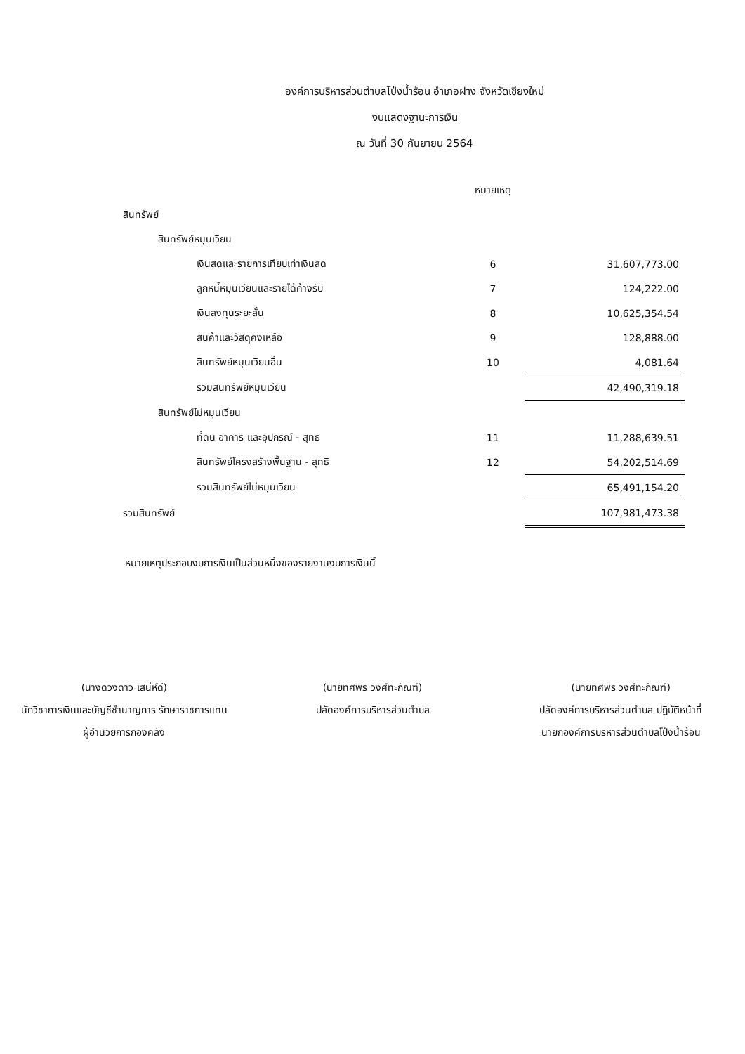องค์การบริหารส่วนตำบลโป่งน้ำร้อน อำเภอฝาง จังหวัดเชียงใหม่
งบแสดงฐานะการเงิน
ณ วันที่ 30 กันยายน 2564
| | หมายเหตุ | |
| --- | --- | --- |
| สินทรัพย์ | | |
| สินทรัพย์หมุนเวียน | | |
| เงินสดและรายการเทียบเท่าเงินสด | 6 | 31,607,773.00 |
| ลูกหนี้หมุนเวียนและรายได้ค้างรับ | 7 | 124,222.00 |
| เงินลงทุนระยะสั้น | 8 | 10,625,354.54 |
| สินค้าและวัสดุคงเหลือ | 9 | 128,888.00 |
| สินทรัพย์หมุนเวียนอื่น | 10 | 4,081.64 |
| รวมสินทรัพย์หมุนเวียน | | 42,490,319.18 |
| สินทรัพย์ไม่หมุนเวียน | | |
| ที่ดิน อาคาร และอุปกรณ์ - สุทธิ | 11 | 11,288,639.51 |
| สินทรัพย์โครงสร้างพื้นฐาน - สุทธิ | 12 | 54,202,514.69 |
| รวมสินทรัพย์ไม่หมุนเวียน | | 65,491,154.20 |
| รวมสินทรัพย์ | | 107,981,473.38 |
หมายเหตุประกอบงบการเงินเป็นส่วนหนึ่งของรายงานงบการเงินนี้
(นางดวงดาว เสน่ห์ดี)
นักวิชาการเงินและบัญชีชำนาญการ รักษาราชการแทน
ผู้อำนวยการกองคลัง
(นายทศพร วงศ์ทะกัณฑ์)
ปลัดองค์การบริหารส่วนตำบล
(นายทศพร วงศ์ทะกัณฑ์)
ปลัดองค์การบริหารส่วนตำบล ปฏิบัติหน้าที่
นายกองค์การบริหารส่วนตำบลโป่งน้ำร้อน